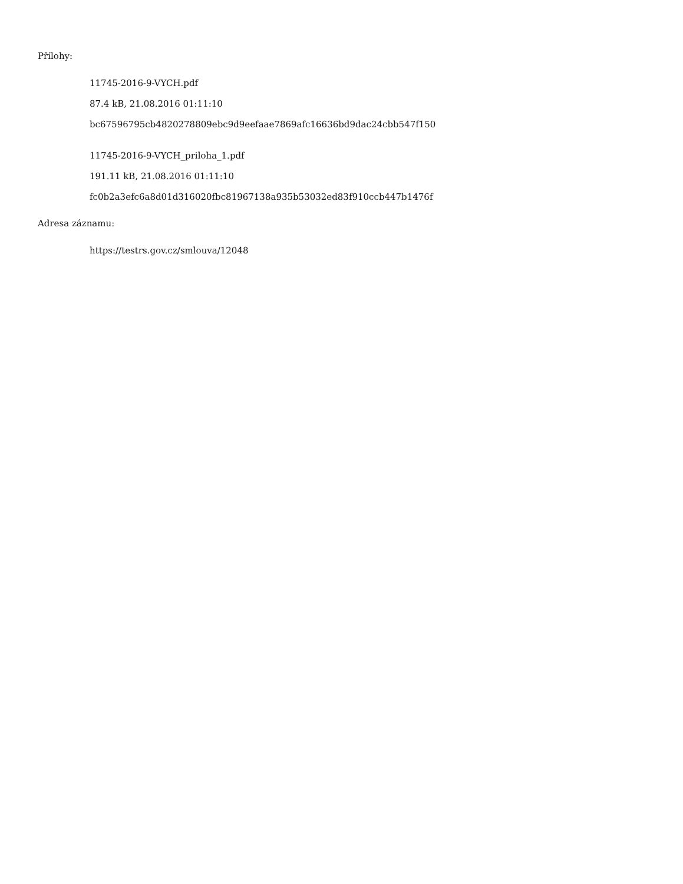Přílohy:
11745-2016-9-VYCH.pdf
87.4 kB, 21.08.2016 01:11:10
bc67596795cb4820278809ebc9d9eefaae7869afc16636bd9dac24cbb547f150
11745-2016-9-VYCH_priloha_1.pdf
191.11 kB, 21.08.2016 01:11:10
fc0b2a3efc6a8d01d316020fbc81967138a935b53032ed83f910ccb447b1476f
Adresa záznamu:
https://testrs.gov.cz/smlouva/12048